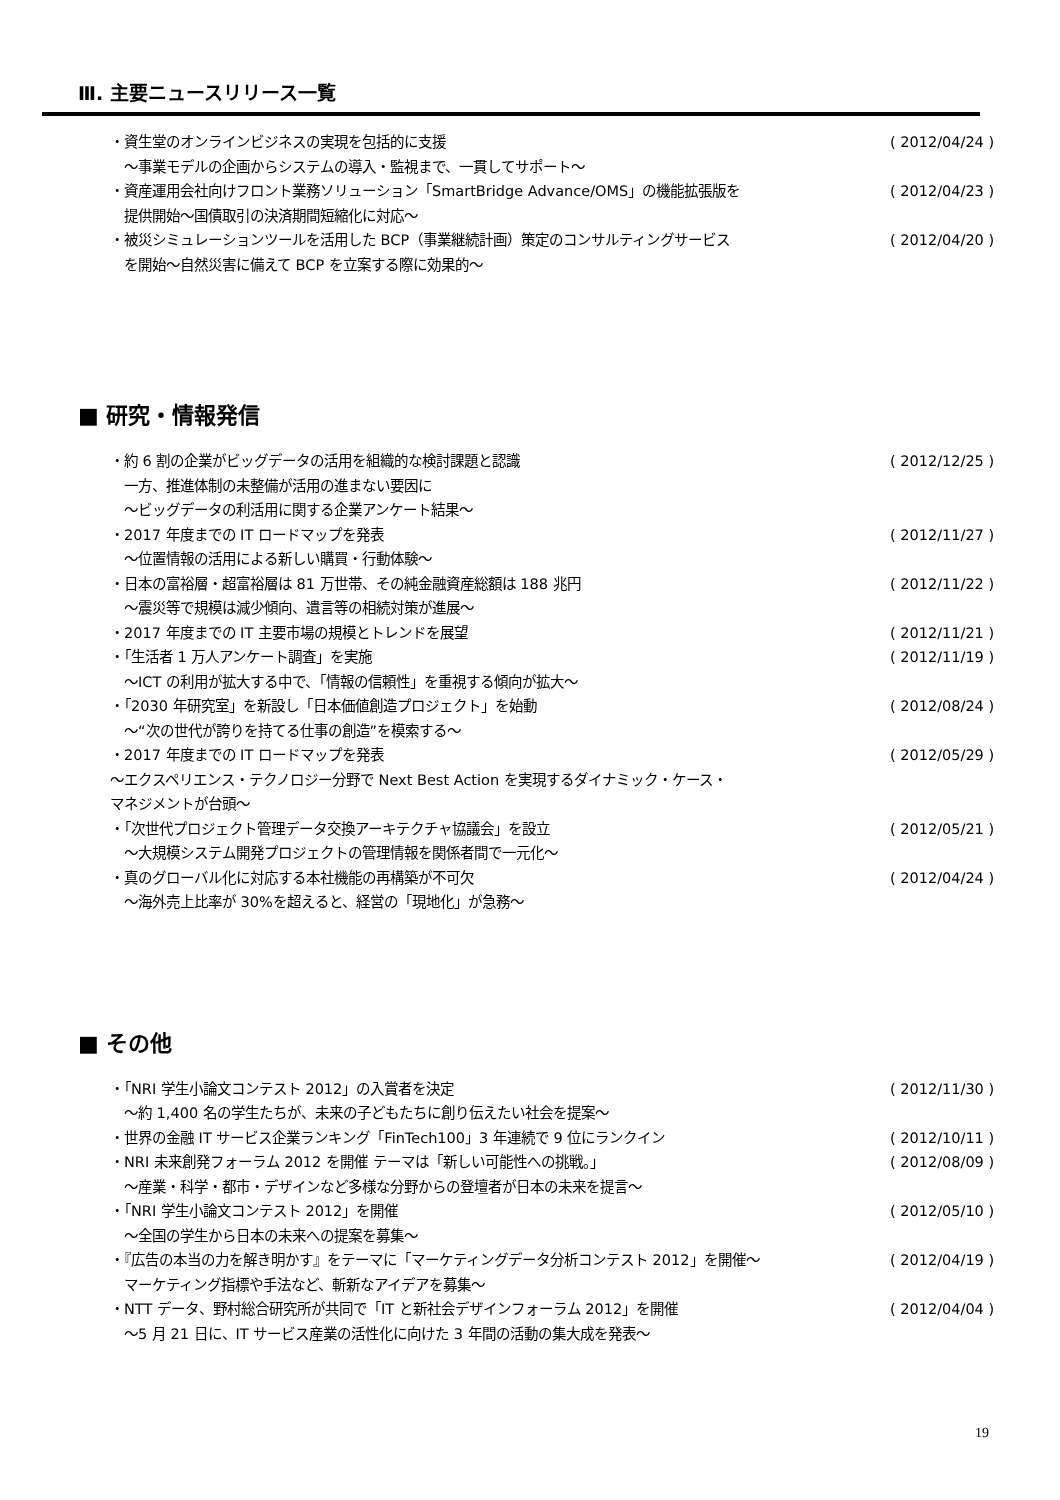Ⅲ. 主要ニュースリリース一覧
・資生堂のオンラインビジネスの実現を包括的に支援 ( 2012/04/24 )
　～事業モデルの企画からシステムの導入・監視まで、一貫してサポート～
・資産運用会社向けフロント業務ソリューション「SmartBridge Advance/OMS」の機能拡張版を ( 2012/04/23 )
　提供開始～国債取引の決済期間短縮化に対応～
・被災シミュレーションツールを活用した BCP（事業継続計画）策定のコンサルティングサービス ( 2012/04/20 )
　を開始～自然災害に備えて BCP を立案する際に効果的～
■ 研究・情報発信
・約 6 割の企業がビッグデータの活用を組織的な検討課題と認識 ( 2012/12/25 )
　一方、推進体制の未整備が活用の進まない要因に
　～ビッグデータの利活用に関する企業アンケート結果～
・2017 年度までの IT ロードマップを発表 ( 2012/11/27 )
　～位置情報の活用による新しい購買・行動体験～
・日本の富裕層・超富裕層は 81 万世帯、その純金融資産総額は 188 兆円 ( 2012/11/22 )
　～震災等で規模は減少傾向、遺言等の相続対策が進展～
・2017 年度までの IT 主要市場の規模とトレンドを展望 ( 2012/11/21 )
・「生活者 1 万人アンケート調査」を実施 ( 2012/11/19 )
　～ICT の利用が拡大する中で、「情報の信頼性」を重視する傾向が拡大～
・「2030 年研究室」を新設し「日本価値創造プロジェクト」を始動 ( 2012/08/24 )
　～“次の世代が誇りを持てる仕事の創造”を模索する～
・2017 年度までの IT ロードマップを発表 ( 2012/05/29 )
～エクスペリエンス・テクノロジー分野で Next Best Action を実現するダイナミック・ケース・
マネジメントが台頭～
・「次世代プロジェクト管理データ交換アーキテクチャ協議会」を設立 ( 2012/05/21 )
　～大規模システム開発プロジェクトの管理情報を関係者間で一元化～
・真のグローバル化に対応する本社機能の再構築が不可欠 ( 2012/04/24 )
　～海外売上比率が 30%を超えると、経営の「現地化」が急務～
■ その他
・「NRI 学生小論文コンテスト 2012」の入賞者を決定 ( 2012/11/30 )
　～約 1,400 名の学生たちが、未来の子どもたちに創り伝えたい社会を提案～
・世界の金融 IT サービス企業ランキング「FinTech100」3 年連続で 9 位にランクイン ( 2012/10/11 )
・NRI 未来創発フォーラム 2012 を開催 テーマは「新しい可能性への挑戦。」 ( 2012/08/09 )
　～産業・科学・都市・デザインなど多様な分野からの登壇者が日本の未来を提言～
・「NRI 学生小論文コンテスト 2012」を開催 ( 2012/05/10 )
　～全国の学生から日本の未来への提案を募集～
・『広告の本当の力を解き明かす』をテーマに「マーケティングデータ分析コンテスト 2012」を開催～ ( 2012/04/19 )
　マーケティング指標や手法など、斬新なアイデアを募集～
・NTT データ、野村総合研究所が共同で「IT と新社会デザインフォーラム 2012」を開催 ( 2012/04/04 )
　～5 月 21 日に、IT サービス産業の活性化に向けた 3 年間の活動の集大成を発表～
19